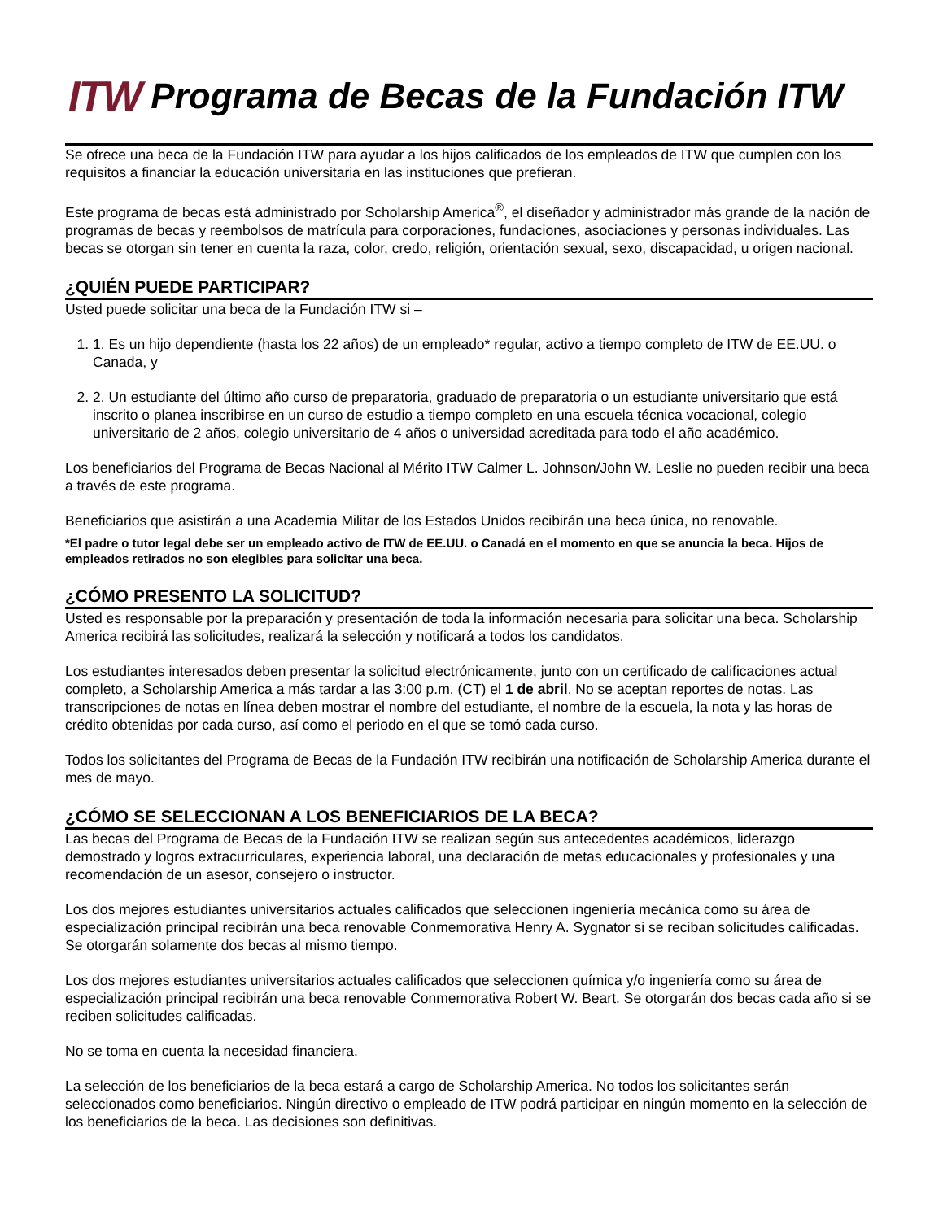ITW
Programa de Becas de la Fundación ITW
Se ofrece una beca de la Fundación ITW para ayudar a los hijos calificados de los empleados de ITW que cumplen con los requisitos a financiar la educación universitaria en las instituciones que prefieran.
Este programa de becas está administrado por Scholarship America<sup>®</sup>, el diseñador y administrador más grande de la nación de programas de becas y reembolsos de matrícula para corporaciones, fundaciones, asociaciones y personas individuales. Las becas se otorgan sin tener en cuenta la raza, color, credo, religión, orientación sexual, sexo, discapacidad, u origen nacional.
¿QUIÉN PUEDE PARTICIPAR?
Usted puede solicitar una beca de la Fundación ITW si –
1. 1. Es un hijo dependiente (hasta los 22 años) de un empleado* regular, activo a tiempo completo de ITW de EE.UU. o Canada, y
2. 2. Un estudiante del último año curso de preparatoria, graduado de preparatoria o un estudiante universitario que está inscrito o planea inscribirse en un curso de estudio a tiempo completo en una escuela técnica vocacional, colegio universitario de 2 años, colegio universitario de 4 años o universidad acreditada para todo el año académico.
Los beneficiarios del Programa de Becas Nacional al Mérito ITW Calmer L. Johnson/John W. Leslie no pueden recibir una beca a través de este programa.
Beneficiarios que asistirán a una Academia Militar de los Estados Unidos recibirán una beca única, no renovable.
*El padre o tutor legal debe ser un empleado activo de ITW de EE.UU. o Canadá en el momento en que se anuncia la beca. Hijos de empleados retirados no son elegibles para solicitar una beca.
¿CÓMO PRESENTO LA SOLICITUD?
Usted es responsable por la preparación y presentación de toda la información necesaria para solicitar una beca. Scholarship America recibirá las solicitudes, realizará la selección y notificará a todos los candidatos.
Los estudiantes interesados deben presentar la solicitud electrónicamente, junto con un certificado de calificaciones actual completo, a Scholarship America a más tardar a las 3:00 p.m. (CT) el 1 de abril. No se aceptan reportes de notas. Las transcripciones de notas en línea deben mostrar el nombre del estudiante, el nombre de la escuela, la nota y las horas de crédito obtenidas por cada curso, así como el periodo en el que se tomó cada curso.
Todos los solicitantes del Programa de Becas de la Fundación ITW recibirán una notificación de Scholarship America durante el mes de mayo.
¿CÓMO SE SELECCIONAN A LOS BENEFICIARIOS DE LA BECA?
Las becas del Programa de Becas de la Fundación ITW se realizan según sus antecedentes académicos, liderazgo demostrado y logros extracurriculares, experiencia laboral, una declaración de metas educacionales y profesionales y una recomendación de un asesor, consejero o instructor.
Los dos mejores estudiantes universitarios actuales calificados que seleccionen ingeniería mecánica como su área de especialización principal recibirán una beca renovable Conmemorativa Henry A. Sygnator si se reciban solicitudes calificadas. Se otorgarán solamente dos becas al mismo tiempo.
Los dos mejores estudiantes universitarios actuales calificados que seleccionen química y/o ingeniería como su área de especialización principal recibirán una beca renovable Conmemorativa Robert W. Beart. Se otorgarán dos becas cada año si se reciben solicitudes calificadas.
No se toma en cuenta la necesidad financiera.
La selección de los beneficiarios de la beca estará a cargo de Scholarship America. No todos los solicitantes serán seleccionados como beneficiarios. Ningún directivo o empleado de ITW podrá participar en ningún momento en la selección de los beneficiarios de la beca. Las decisiones son definitivas.